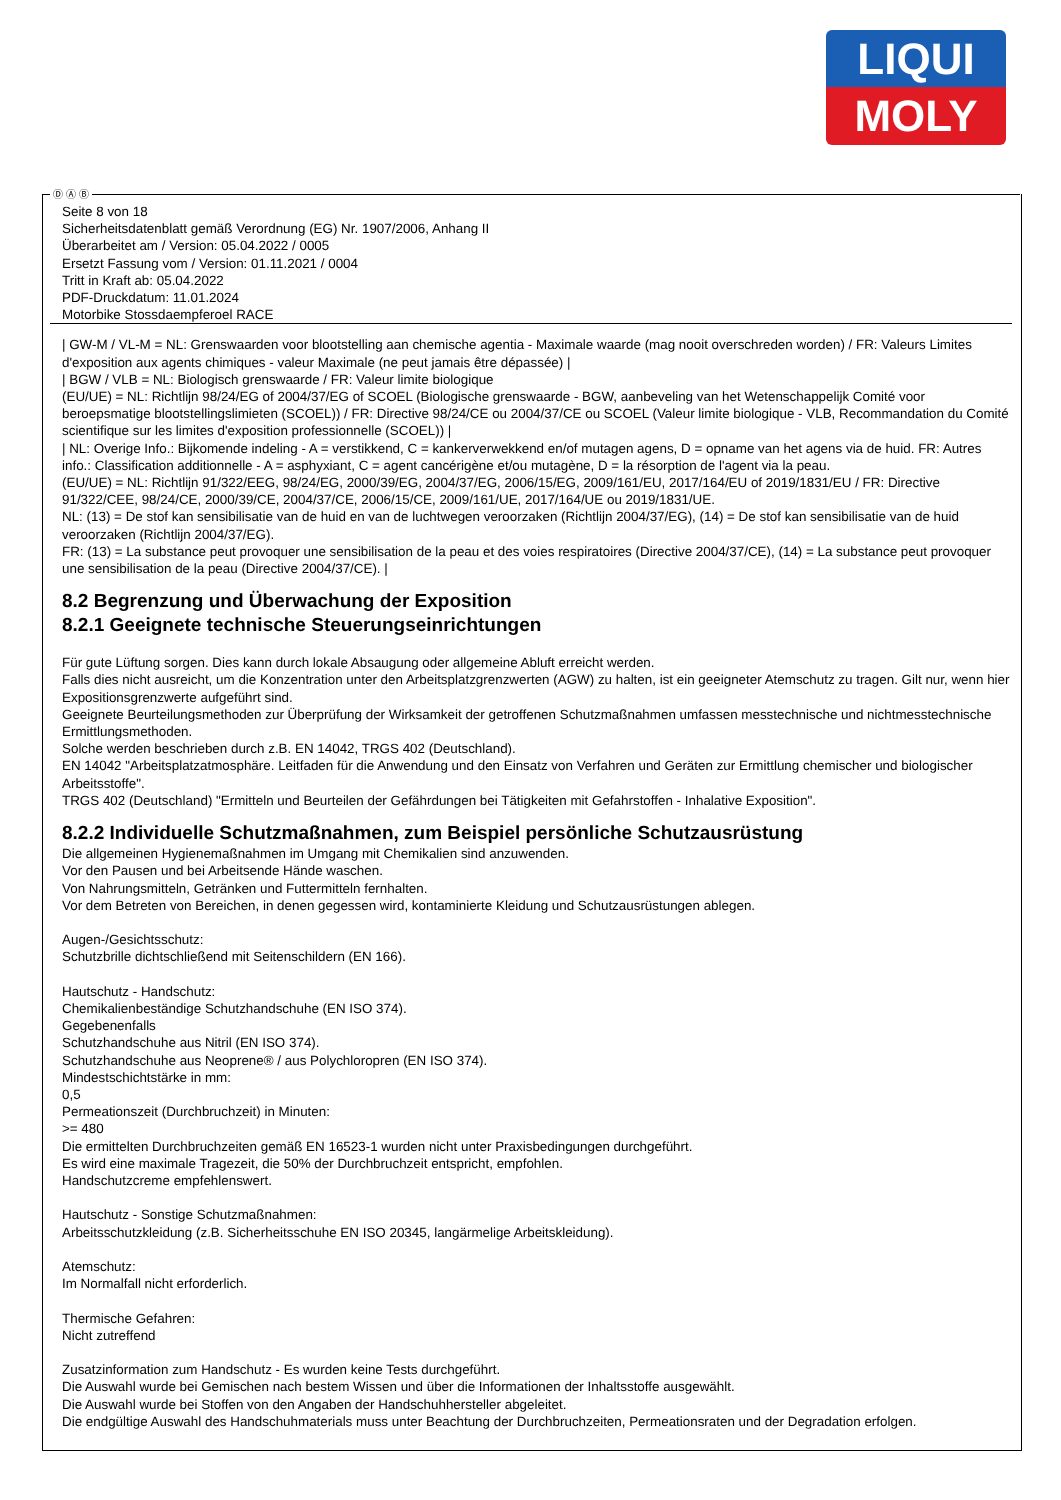LIQUI
MOLY
Ⓓ Ⓐ Ⓑ
Seite 8 von 18
Sicherheitsdatenblatt gemäß Verordnung (EG) Nr. 1907/2006, Anhang II
Überarbeitet am / Version: 05.04.2022 / 0005
Ersetzt Fassung vom / Version: 01.11.2021 / 0004
Tritt in Kraft ab: 05.04.2022
PDF-Druckdatum: 11.01.2024
Motorbike Stossdaempferoel RACE
| GW-M / VL-M = NL: Grenswaarden voor blootstelling aan chemische agentia - Maximale waarde (mag nooit overschreden worden) / FR: Valeurs Limites d'exposition aux agents chimiques - valeur Maximale (ne peut jamais être dépassée) |
| BGW / VLB = NL: Biologisch grenswaarde / FR: Valeur limite biologique
(EU/UE) = NL: Richtlijn 98/24/EG of 2004/37/EG of SCOEL (Biologische grenswaarde - BGW, aanbeveling van het Wetenschappelijk Comité voor beroepsmatige blootstellingslimieten (SCOEL)) / FR: Directive 98/24/CE ou 2004/37/CE ou SCOEL (Valeur limite biologique - VLB, Recommandation du Comité scientifique sur les limites d'exposition professionnelle (SCOEL)) |
| NL: Overige Info.: Bijkomende indeling - A = verstikkend, C = kankerverwekkend en/of mutagen agens, D = opname van het agens via de huid. FR: Autres info.: Classification additionnelle - A = asphyxiant, C = agent cancérigène et/ou mutagène, D = la résorption de l'agent via la peau.
(EU/UE) = NL: Richtlijn 91/322/EEG, 98/24/EG, 2000/39/EG, 2004/37/EG, 2006/15/EG, 2009/161/EU, 2017/164/EU of 2019/1831/EU / FR: Directive 91/322/CEE, 98/24/CE, 2000/39/CE, 2004/37/CE, 2006/15/CE, 2009/161/UE, 2017/164/UE ou 2019/1831/UE.
NL: (13) = De stof kan sensibilisatie van de huid en van de luchtwegen veroorzaken (Richtlijn 2004/37/EG), (14) = De stof kan sensibilisatie van de huid veroorzaken (Richtlijn 2004/37/EG).
FR: (13) = La substance peut provoquer une sensibilisation de la peau et des voies respiratoires (Directive 2004/37/CE), (14) = La substance peut provoquer une sensibilisation de la peau (Directive 2004/37/CE). |
8.2 Begrenzung und Überwachung der Exposition
8.2.1 Geeignete technische Steuerungseinrichtungen
Für gute Lüftung sorgen. Dies kann durch lokale Absaugung oder allgemeine Abluft erreicht werden.
Falls dies nicht ausreicht, um die Konzentration unter den Arbeitsplatzgrenzwerten (AGW) zu halten, ist ein geeigneter Atemschutz zu tragen. Gilt nur, wenn hier Expositionsgrenzwerte aufgeführt sind.
Geeignete Beurteilungsmethoden zur Überprüfung der Wirksamkeit der getroffenen Schutzmaßnahmen umfassen messtechnische und nichtmesstechnische Ermittlungsmethoden.
Solche werden beschrieben durch z.B. EN 14042, TRGS 402 (Deutschland).
EN 14042 "Arbeitsplatzatmosphäre. Leitfaden für die Anwendung und den Einsatz von Verfahren und Geräten zur Ermittlung chemischer und biologischer Arbeitsstoffe".
TRGS 402 (Deutschland) "Ermitteln und Beurteilen der Gefährdungen bei Tätigkeiten mit Gefahrstoffen - Inhalative Exposition".
8.2.2 Individuelle Schutzmaßnahmen, zum Beispiel persönliche Schutzausrüstung
Die allgemeinen Hygienemaßnahmen im Umgang mit Chemikalien sind anzuwenden.
Vor den Pausen und bei Arbeitsende Hände waschen.
Von Nahrungsmitteln, Getränken und Futtermitteln fernhalten.
Vor dem Betreten von Bereichen, in denen gegessen wird, kontaminierte Kleidung und Schutzausrüstungen ablegen.
Augen-/Gesichtsschutz:
Schutzbrille dichtschließend mit Seitenschildern (EN 166).
Hautschutz - Handschutz:
Chemikalienbeständige Schutzhandschuhe (EN ISO 374).
Gegebenenfalls
Schutzhandschuhe aus Nitril (EN ISO 374).
Schutzhandschuhe aus Neoprene® / aus Polychloropren (EN ISO 374).
Mindestschichtstärke in mm:
0,5
Permeationszeit (Durchbruchzeit) in Minuten:
>= 480
Die ermittelten Durchbruchzeiten gemäß EN 16523-1 wurden nicht unter Praxisbedingungen durchgeführt.
Es wird eine maximale Tragezeit, die 50% der Durchbruchzeit entspricht, empfohlen.
Handschutzcreme empfehlenswert.
Hautschutz - Sonstige Schutzmaßnahmen:
Arbeitsschutzkleidung (z.B. Sicherheitsschuhe EN ISO 20345, langärmelige Arbeitskleidung).
Atemschutz:
Im Normalfall nicht erforderlich.
Thermische Gefahren:
Nicht zutreffend
Zusatzinformation zum Handschutz - Es wurden keine Tests durchgeführt.
Die Auswahl wurde bei Gemischen nach bestem Wissen und über die Informationen der Inhaltsstoffe ausgewählt.
Die Auswahl wurde bei Stoffen von den Angaben der Handschuhhersteller abgeleitet.
Die endgültige Auswahl des Handschuhmaterials muss unter Beachtung der Durchbruchzeiten, Permeationsraten und der Degradation erfolgen.